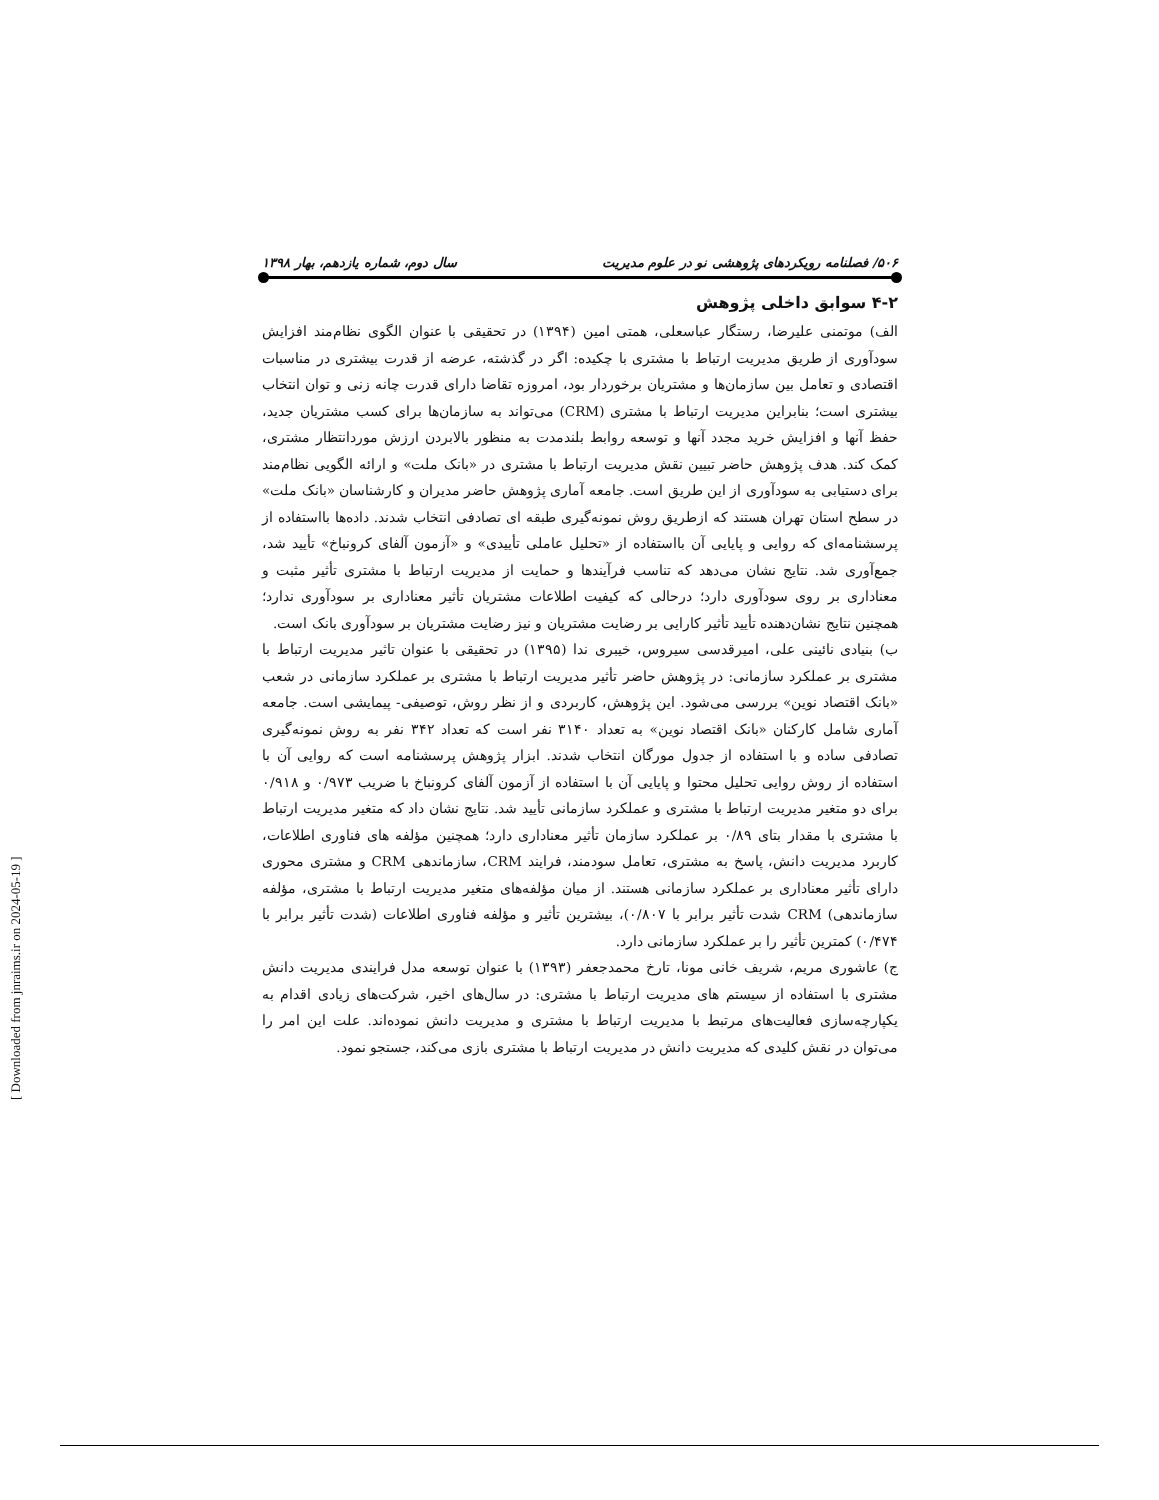۵۰۶/ فصلنامه رویکردهای پژوهشی نو در علوم مدیریت سال دوم، شماره یازدهم، بهار ۱۳۹۸
۴-۲ سوابق داخلی پژوهش
الف) موتمنی علیرضا، رستگار عباسعلی، همتی امین (۱۳۹۴) در تحقیقی با عنوان الگوی نظام‌مند افزایش سودآوری از طریق مدیریت ارتباط با مشتری با چکیده: اگر در گذشته، عرضه از قدرت بیشتری در مناسبات اقتصادی و تعامل بین سازمان‌ها و مشتریان برخوردار بود، امروزه تقاضا دارای قدرت چانه زنی و توان انتخاب بیشتری است؛ بنابراین مدیریت ارتباط با مشتری (CRM) می‌تواند به سازمان‌ها برای کسب مشتریان جدید، حفظ آنها و افزایش خرید مجدد آنها و توسعه روابط بلندمدت به منظور بالابردن ارزش موردانتظار مشتری، کمک کند. هدف پژوهش حاضر تبیین نقش مدیریت ارتباط با مشتری در «بانک ملت» و ارائه الگویی نظام‌مند برای دستیابی به سودآوری از این طریق است. جامعه آماری پژوهش حاضر مدیران و کارشناسان «بانک ملت» در سطح استان تهران هستند که ازطریق روش نمونه‌گیری طبقه ای تصادفی انتخاب شدند. داده‌ها بااستفاده از پرسشنامه‌ای که روایی و پایایی آن بااستفاده از «تحلیل عاملی تأییدی» و «آزمون آلفای کرونباخ» تأیید شد، جمع‌آوری شد. نتایج نشان می‌دهد که تناسب فرآیندها و حمایت از مدیریت ارتباط با مشتری تأثیر مثبت و معناداری بر روی سودآوری دارد؛ درحالی که کیفیت اطلاعات مشتریان تأثیر معناداری بر سودآوری ندارد؛ همچنین نتایج نشان‌دهنده تأیید تأثیر کارایی بر رضایت مشتریان و نیز رضایت مشتریان بر سودآوری بانک است.
ب) بنیادی نائینی علی، امیرقدسی سیروس، خیبری ندا (۱۳۹۵) در تحقیقی با عنوان تاثیر مدیریت ارتباط با مشتری بر عملکرد سازمانی: در پژوهش حاضر تأثیر مدیریت ارتباط با مشتری بر عملکرد سازمانی در شعب «بانک اقتصاد نوین» بررسی می‌شود. این پژوهش، کاربردی و از نظر روش، توصیفی- پیمایشی است. جامعه آماری شامل کارکنان «بانک اقتصاد نوین» به تعداد ۳۱۴۰ نفر است که تعداد ۳۴۲ نفر به روش نمونه‌گیری تصادفی ساده و با استفاده از جدول مورگان انتخاب شدند. ابزار پژوهش پرسشنامه است که روایی آن با استفاده از روش روایی تحلیل محتوا و پایایی آن با استفاده از آزمون آلفای کرونباخ با ضریب ۰/۹۷۳ و ۰/۹۱۸ برای دو متغیر مدیریت ارتباط با مشتری و عملکرد سازمانی تأیید شد. نتایج نشان داد که متغیر مدیریت ارتباط با مشتری با مقدار بتای ۰/۸۹ بر عملکرد سازمان تأثیر معناداری دارد؛ همچنین مؤلفه های فناوری اطلاعات، کاربرد مدیریت دانش، پاسخ به مشتری، تعامل سودمند، فرایند CRM، سازماندهی CRM و مشتری محوری دارای تأثیر معناداری بر عملکرد سازمانی هستند. از میان مؤلفه‌های متغیر مدیریت ارتباط با مشتری، مؤلفه سازماندهی) CRM شدت تأثیر برابر با ۰/۸۰۷)، بیشترین تأثیر و مؤلفه فناوری اطلاعات (شدت تأثیر برابر با ۰/۴۷۴) کمترین تأثیر را بر عملکرد سازمانی دارد.
ج) عاشوری مریم، شریف خانی مونا، تارخ محمدجعفر (۱۳۹۳) با عنوان توسعه مدل فرایندی مدیریت دانش مشتری با استفاده از سیستم های مدیریت ارتباط با مشتری: در سال‌های اخیر، شرکت‌های زیادی اقدام به یکپارچه‌سازی فعالیت‌های مرتبط با مدیریت ارتباط با مشتری و مدیریت دانش نموده‌اند. علت این امر را می‌توان در نقش کلیدی که مدیریت دانش در مدیریت ارتباط با مشتری بازی می‌کند، جستجو نمود.
[ Downloaded from jnraims.ir on 2024-05-19 ]